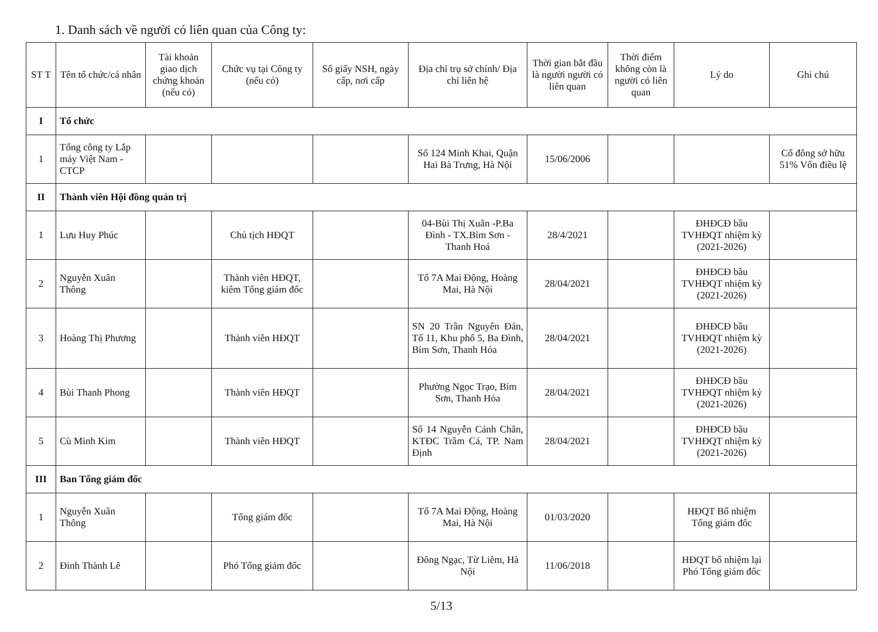1. Danh sách về người có liên quan của Công ty:
| ST T | Tên tổ chức/cá nhân | Tài khoản giao dịch chứng khoán (nếu có) | Chức vụ tại Công ty (nếu có) | Số giấy NSH, ngày cấp, nơi cấp | Địa chỉ trụ sở chính/ Địa chỉ liên hệ | Thời gian bắt đầu là người người có liên quan | Thời điểm không còn là người có liên quan | Lý do | Ghi chú |
| --- | --- | --- | --- | --- | --- | --- | --- | --- | --- |
| I | Tổ chức | | | | | | | | |
| 1 | Tổng công ty Lắp máy Việt Nam - CTCP | | | | Số 124 Minh Khai, Quận Hai Bà Trưng, Hà Nội | 15/06/2006 | | | Cổ đông sở hữu 51% Vốn điều lệ |
| II | Thành viên Hội đồng quản trị | | | | | | | | |
| 1 | Lưu Huy Phúc | | Chủ tịch HĐQT | | 04-Bùi Thị Xuân -P.Ba Đình - TX.Bỉm Sơn - Thanh Hoá | 28/4/2021 | | ĐHĐCĐ bầu TVHĐQT nhiệm kỳ (2021-2026) | |
| 2 | Nguyễn Xuân Thông | | Thành viên HĐQT, kiêm Tổng giám đốc | | Tổ 7A Mai Động, Hoàng Mai, Hà Nội | 28/04/2021 | | ĐHĐCĐ bầu TVHĐQT nhiệm kỳ (2021-2026) | |
| 3 | Hoàng Thị Phương | | Thành viên HĐQT | | SN 20 Trần Nguyên Đán, Tổ 11, Khu phố 5, Ba Đình, Bỉm Sơn, Thanh Hóa | 28/04/2021 | | ĐHĐCĐ bầu TVHĐQT nhiệm kỳ (2021-2026) | |
| 4 | Bùi Thanh Phong | | Thành viên HĐQT | | Phường Ngọc Trạo, Bỉm Sơn, Thanh Hóa | 28/04/2021 | | ĐHĐCĐ bầu TVHĐQT nhiệm kỳ (2021-2026) | |
| 5 | Cù Minh Kim | | Thành viên HĐQT | | Số 14 Nguyễn Cảnh Chân, KTĐC Trầm Cá, TP. Nam Định | 28/04/2021 | | ĐHĐCĐ bầu TVHĐQT nhiệm kỳ (2021-2026) | |
| III | Ban Tổng giám đốc | | | | | | | | |
| 1 | Nguyễn Xuân Thông | | Tổng giám đốc | | Tổ 7A Mai Động, Hoàng Mai, Hà Nội | 01/03/2020 | | HĐQT Bổ nhiệm Tổng giám đốc | |
| 2 | Đinh Thành Lê | | Phó Tổng giám đốc | | Đông Ngạc, Từ Liêm, Hà Nội | 11/06/2018 | | HĐQT bổ nhiệm lại Phó Tổng giám đốc | |
5/13